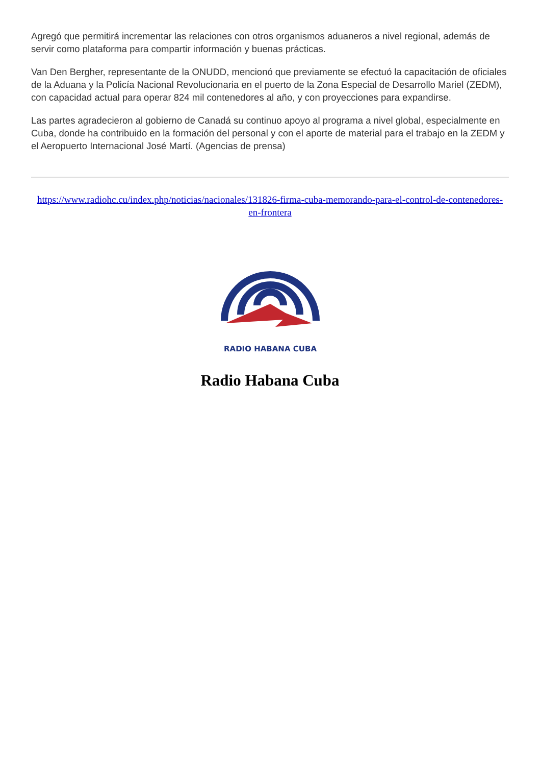Agregó que permitirá incrementar las relaciones con otros organismos aduaneros a nivel regional, además de servir como plataforma para compartir información y buenas prácticas.
Van Den Bergher, representante de la ONUDD, mencionó que previamente se efectuó la capacitación de oficiales de la Aduana y la Policía Nacional Revolucionaria en el puerto de la Zona Especial de Desarrollo Mariel (ZEDM), con capacidad actual para operar 824 mil contenedores al año, y con proyecciones para expandirse.
Las partes agradecieron al gobierno de Canadá su continuo apoyo al programa a nivel global, especialmente en Cuba, donde ha contribuido en la formación del personal y con el aporte de material para el trabajo en la ZEDM y el Aeropuerto Internacional José Martí. (Agencias de prensa)
https://www.radiohc.cu/index.php/noticias/nacionales/131826-firma-cuba-memorando-para-el-control-de-contenedores-en-frontera
RADIO HABANA CUBA
Radio Habana Cuba